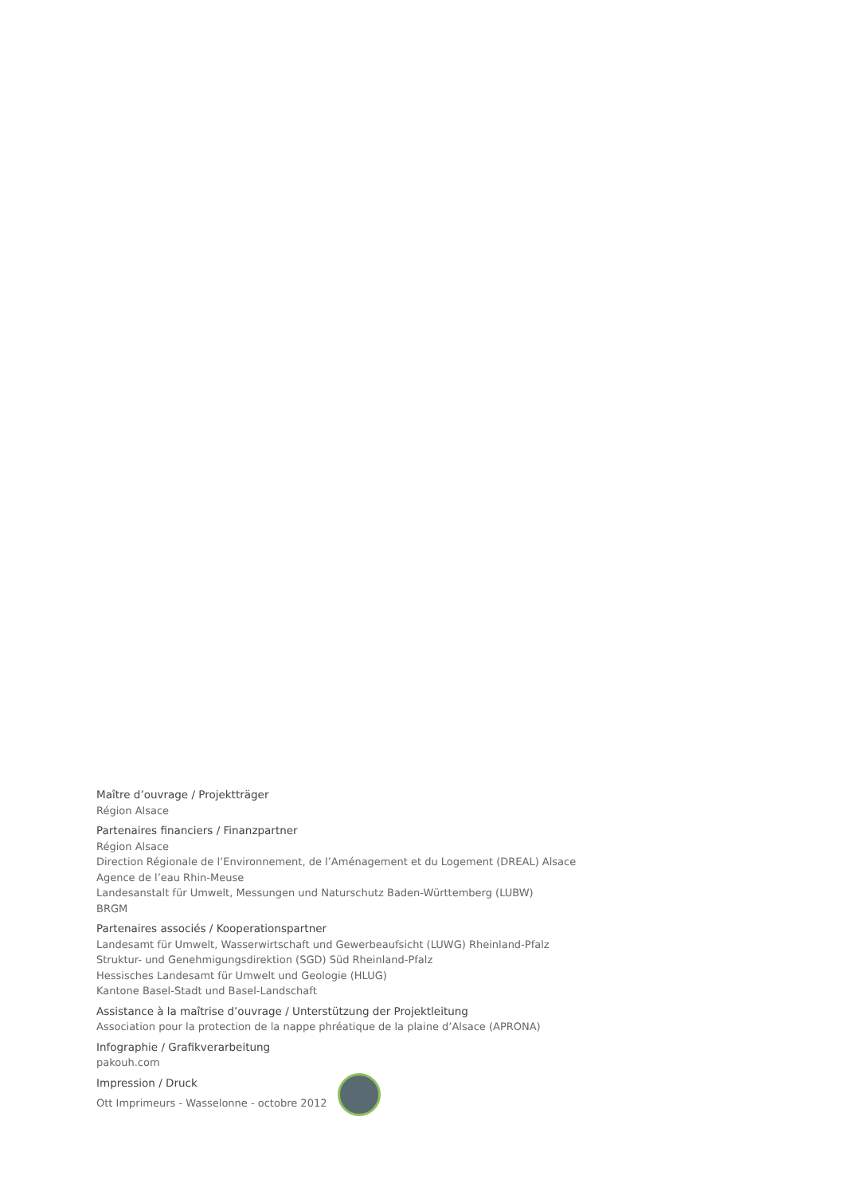Maître d’ouvrage / Projektträger
Région Alsace
Partenaires financiers / Finanzpartner
Région Alsace
Direction Régionale de l’Environnement, de l’Aménagement et du Logement (DREAL) Alsace
Agence de l’eau Rhin-Meuse
Landesanstalt für Umwelt, Messungen und Naturschutz Baden-Württemberg (LUBW)
BRGM
Partenaires associés / Kooperationspartner
Landesamt für Umwelt, Wasserwirtschaft und Gewerbeaufsicht (LUWG) Rheinland-Pfalz
Struktur- und Genehmigungsdirektion (SGD) Süd Rheinland-Pfalz
Hessisches Landesamt für Umwelt und Geologie (HLUG)
Kantone Basel-Stadt und Basel-Landschaft
Assistance à la maîtrise d’ouvrage / Unterstützung der Projektleitung
Association pour la protection de la nappe phréatique de la plaine d’Alsace (APRONA)
Infographie / Grafikverarbeitung
pakouh.com
Impression / Druck
Ott Imprimeurs - Wasselonne - octobre 2012